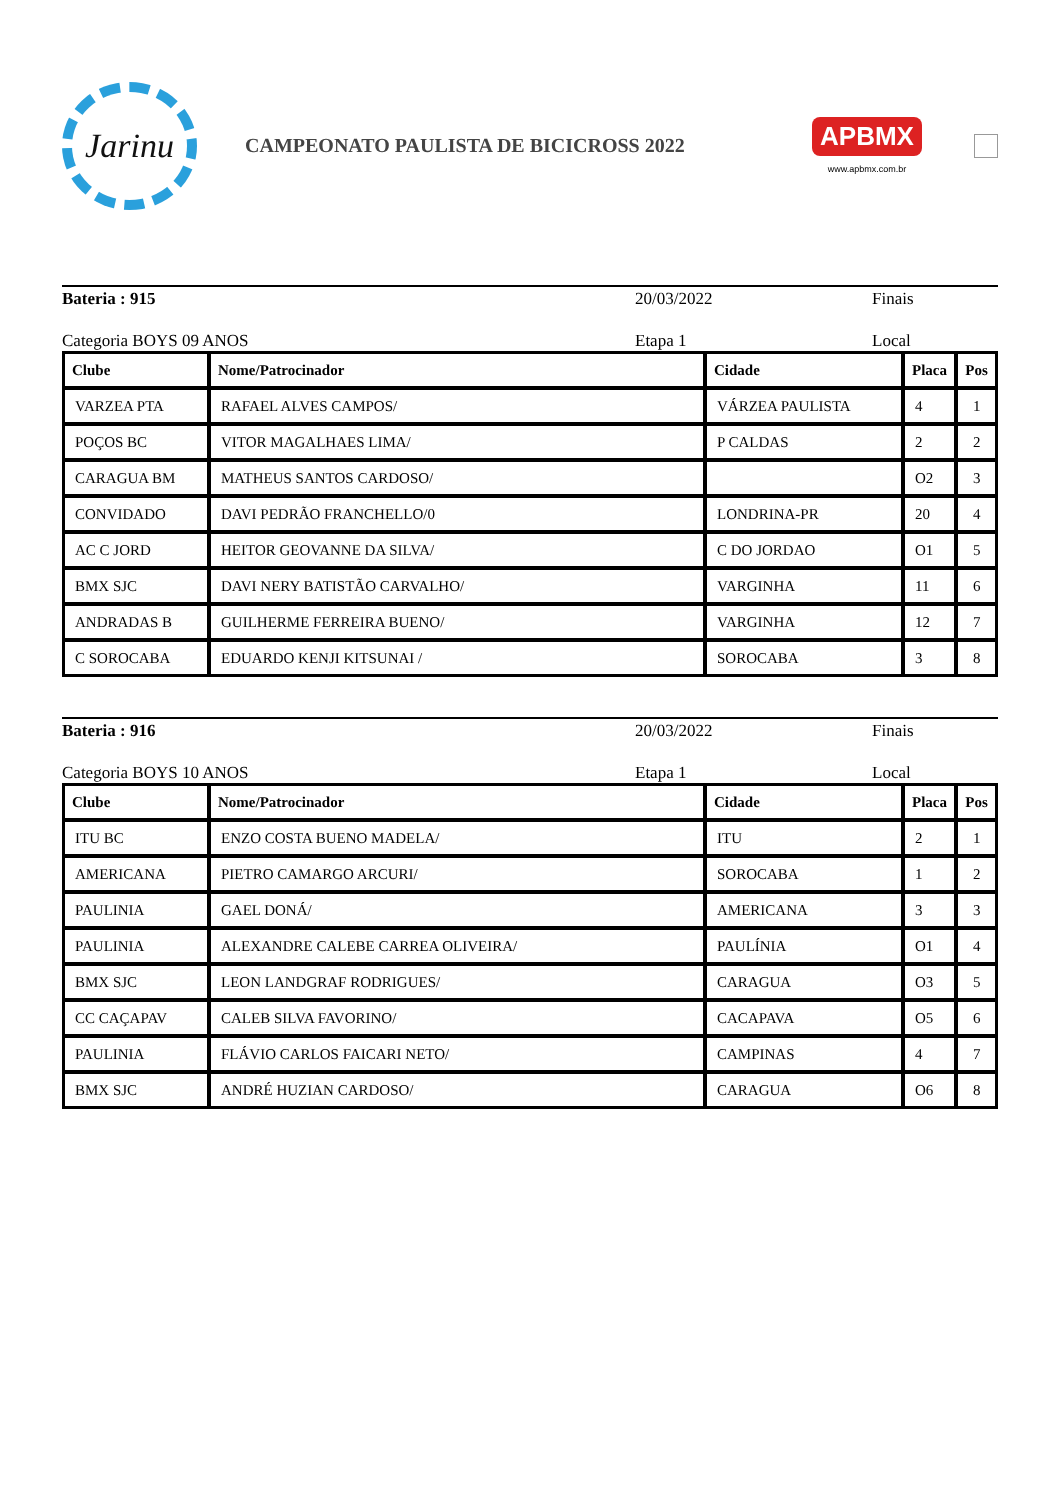Jarinu
CAMPEONATO PAULISTA DE BICICROSS 2022
APBMX
www.apbmx.com.br
Bateria : 915 20/03/2022 Finais
Categoria BOYS 09 ANOS Etapa 1 Local
| Clube | Nome/Patrocinador | Cidade | Placa | Pos |
| --- | --- | --- | --- | --- |
| VARZEA PTA | RAFAEL ALVES CAMPOS/ | VÁRZEA PAULISTA | 4 | 1 |
| POÇOS BC | VITOR MAGALHAES LIMA/ | P CALDAS | 2 | 2 |
| CARAGUA BM | MATHEUS SANTOS CARDOSO/ | | O2 | 3 |
| CONVIDADO | DAVI PEDRÃO FRANCHELLO/0 | LONDRINA-PR | 20 | 4 |
| AC C JORD | HEITOR GEOVANNE DA SILVA/ | C DO JORDAO | O1 | 5 |
| BMX SJC | DAVI NERY BATISTÃO CARVALHO/ | VARGINHA | 11 | 6 |
| ANDRADAS B | GUILHERME FERREIRA BUENO/ | VARGINHA | 12 | 7 |
| C SOROCABA | EDUARDO KENJI KITSUNAI / | SOROCABA | 3 | 8 |
Bateria : 916 20/03/2022 Finais
Categoria BOYS 10 ANOS Etapa 1 Local
| Clube | Nome/Patrocinador | Cidade | Placa | Pos |
| --- | --- | --- | --- | --- |
| ITU BC | ENZO COSTA BUENO MADELA/ | ITU | 2 | 1 |
| AMERICANA | PIETRO CAMARGO ARCURI/ | SOROCABA | 1 | 2 |
| PAULINIA | GAEL DONÁ/ | AMERICANA | 3 | 3 |
| PAULINIA | ALEXANDRE CALEBE CARREA OLIVEIRA/ | PAULÍNIA | O1 | 4 |
| BMX SJC | LEON LANDGRAF RODRIGUES/ | CARAGUA | O3 | 5 |
| CC CAÇAPAV | CALEB SILVA FAVORINO/ | CACAPAVA | O5 | 6 |
| PAULINIA | FLÁVIO CARLOS FAICARI NETO/ | CAMPINAS | 4 | 7 |
| BMX SJC | ANDRÉ HUZIAN CARDOSO/ | CARAGUA | O6 | 8 |